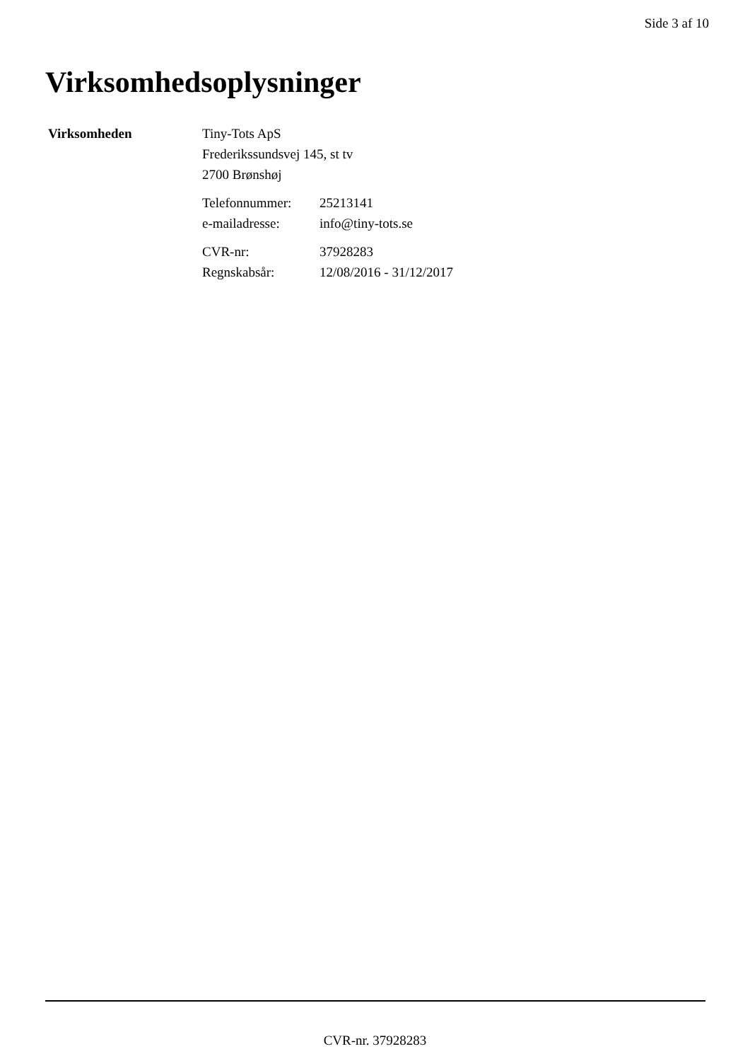Side 3 af 10
Virksomhedsoplysninger
| Virksomheden | Tiny-Tots ApS | |
| | Frederikssundsvej 145, st tv | |
| | 2700 Brønshøj | |
| | Telefonnummer: | 25213141 |
| | e-mailadresse: | info@tiny-tots.se |
| | CVR-nr: | 37928283 |
| | Regnskabsår: | 12/08/2016 - 31/12/2017 |
CVR-nr. 37928283